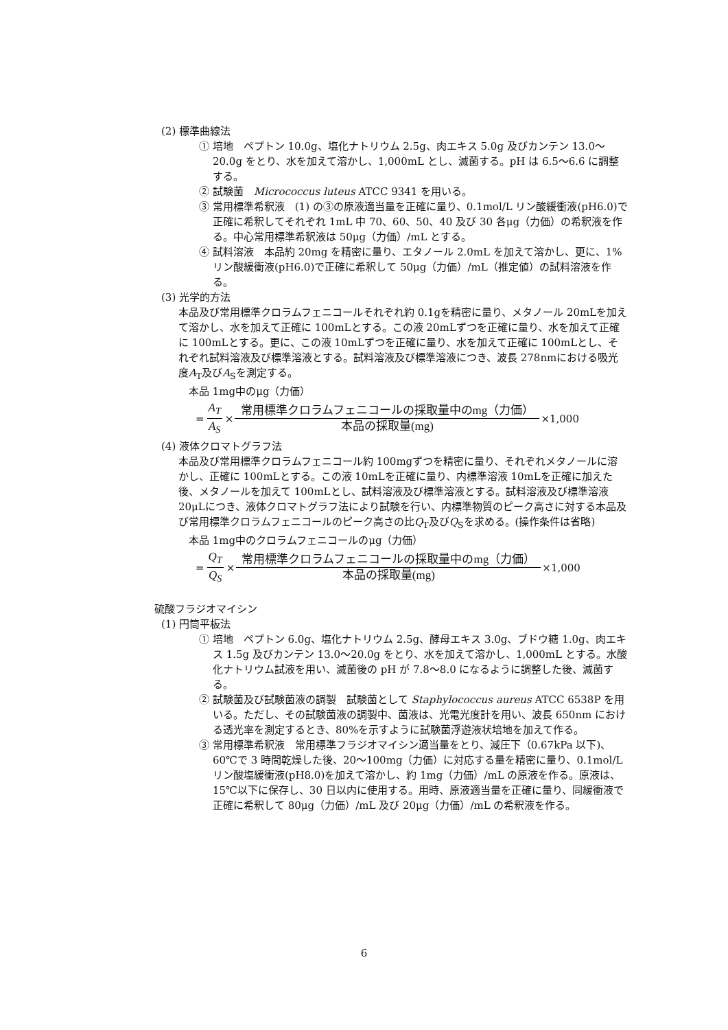(2) 標準曲線法
① 培地　ペプトン 10.0g、塩化ナトリウム 2.5g、肉エキス 5.0g 及びカンテン 13.0～20.0g をとり、水を加えて溶かし、1,000mL とし、滅菌する。pH は 6.5～6.6 に調整する。
② 試験菌　Micrococcus luteus ATCC 9341 を用いる。
③ 常用標準希釈液　(1) の③の原液適当量を正確に量り、0.1mol/L リン酸緩衝液(pH6.0)で正確に希釈してそれぞれ 1mL 中 70、60、50、40 及び 30 各μg（力価）の希釈液を作る。中心常用標準希釈液は 50μg（力価）/mL とする。
④ 試料溶液　本品約 20mg を精密に量り、エタノール 2.0mL を加えて溶かし、更に、1%リン酸緩衝液(pH6.0)で正確に希釈して 50μg（力価）/mL（推定値）の試料溶液を作る。
(3) 光学的方法
本品及び常用標準クロラムフェニコールそれぞれ約 0.1gを精密に量り、メタノール 20mLを加えて溶かし、水を加えて正確に 100mLとする。この液 20mLずつを正確に量り、水を加えて正確に 100mLとする。更に、この液 10mLずつを正確に量り、水を加えて正確に 100mLとし、それぞれ試料溶液及び標準溶液とする。試料溶液及び標準溶液につき、波長 278nmにおける吸光度A<sub>T</sub>及びA<sub>S</sub>を測定する。
本品 1mg中のμg（力価）
= A<sub>T</sub> A<sub>S</sub> × 常用標準クロラムフェニコールの採取量中のmg（力価） 本品の採取量(mg) ×1,000
(4) 液体クロマトグラフ法
本品及び常用標準クロラムフェニコール約 100mgずつを精密に量り、それぞれメタノールに溶かし、正確に 100mLとする。この液 10mLを正確に量り、内標準溶液 10mLを正確に加えた後、メタノールを加えて 100mLとし、試料溶液及び標準溶液とする。試料溶液及び標準溶液 20μLにつき、液体クロマトグラフ法により試験を行い、内標準物質のピーク高さに対する本品及び常用標準クロラムフェニコールのピーク高さの比Q<sub>T</sub>及びQ<sub>S</sub>を求める。(操作条件は省略)
本品 1mg中のクロラムフェニコールのμg（力価）
= Q<sub>T</sub> Q<sub>S</sub> × 常用標準クロラムフェニコールの採取量中のmg（力価） 本品の採取量(mg) ×1,000
硫酸フラジオマイシン
(1) 円筒平板法
① 培地　ペプトン 6.0g、塩化ナトリウム 2.5g、酵母エキス 3.0g、ブドウ糖 1.0g、肉エキス 1.5g 及びカンテン 13.0～20.0g をとり、水を加えて溶かし、1,000mL とする。水酸化ナトリウム試液を用い、滅菌後の pH が 7.8～8.0 になるように調整した後、滅菌する。
② 試験菌及び試験菌液の調製　試験菌として Staphylococcus aureus ATCC 6538P を用いる。ただし、その試験菌液の調製中、菌液は、光電光度計を用い、波長 650nm における透光率を測定するとき、80%を示すように試験菌浮遊液状培地を加えて作る。
③ 常用標準希釈液　常用標準フラジオマイシン適当量をとり、減圧下（0.67kPa 以下)、60℃で 3 時間乾燥した後、20～100mg（力価）に対応する量を精密に量り、0.1mol/L リン酸塩緩衝液(pH8.0)を加えて溶かし、約 1mg（力価）/mL の原液を作る。原液は、15℃以下に保存し、30 日以内に使用する。用時、原液適当量を正確に量り、同緩衝液で正確に希釈して 80μg（力価）/mL 及び 20μg（力価）/mL の希釈液を作る。
6